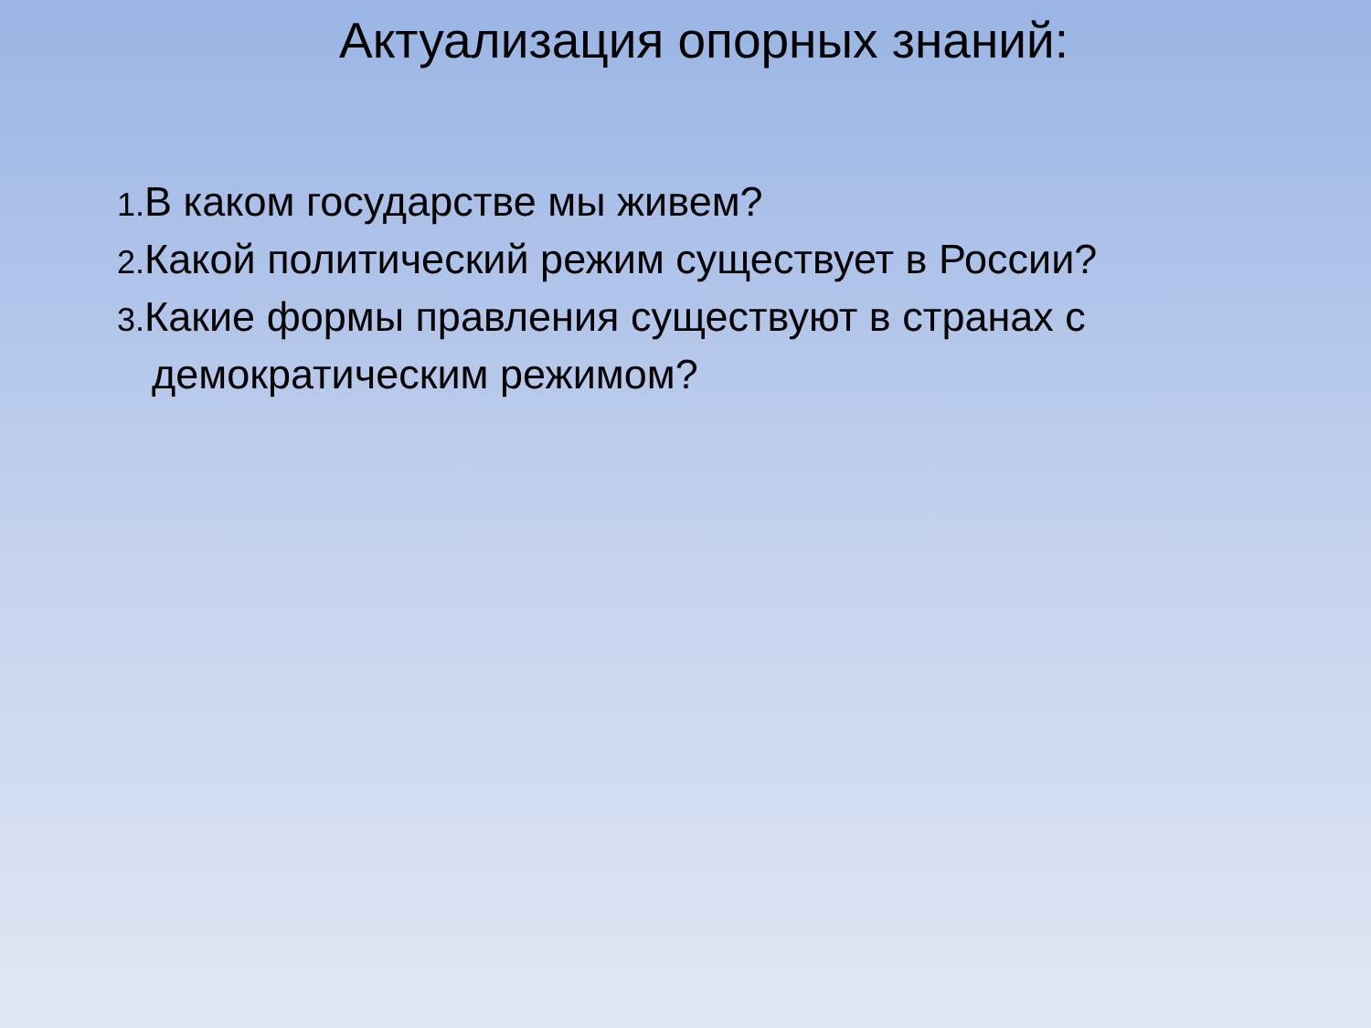Актуализация опорных знаний:
1. В каком государстве мы живем?
2. Какой политический режим существует в России?
3. Какие формы правления существуют в странах с демократическим режимом?